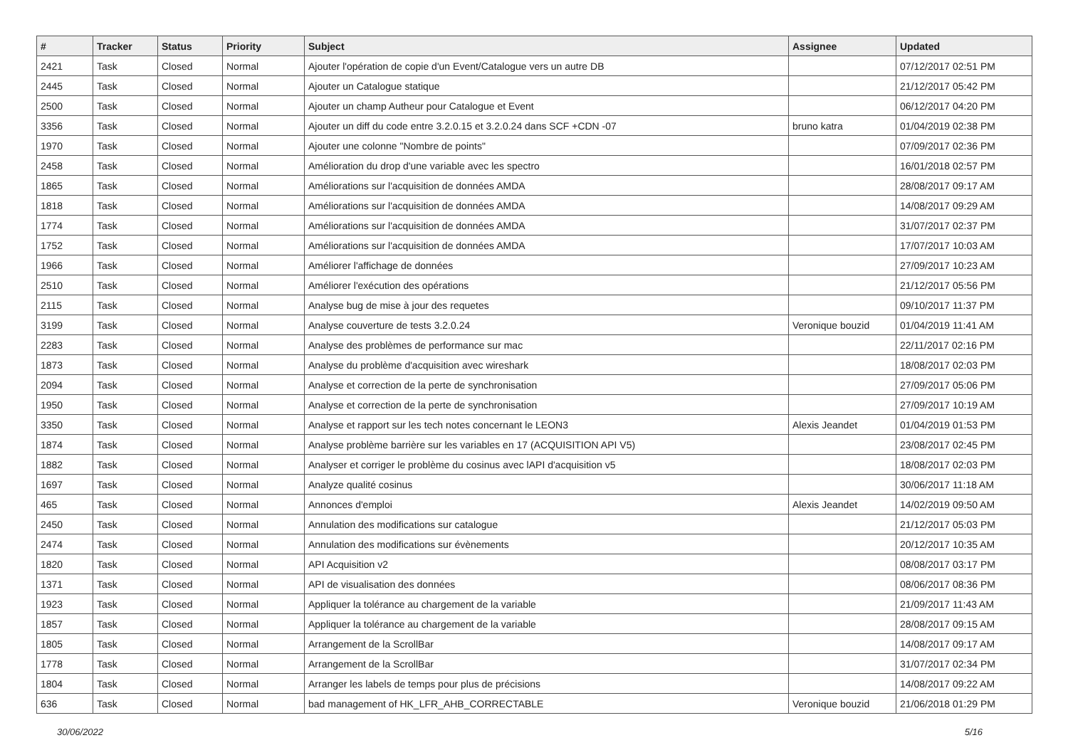| # | Tracker | Status | Priority | Subject | Assignee | Updated |
| --- | --- | --- | --- | --- | --- | --- |
| 2421 | Task | Closed | Normal | Ajouter l'opération de copie d'un Event/Catalogue vers un autre DB | | 07/12/2017 02:51 PM |
| 2445 | Task | Closed | Normal | Ajouter un Catalogue statique | | 21/12/2017 05:42 PM |
| 2500 | Task | Closed | Normal | Ajouter un champ Autheur pour Catalogue et Event | | 06/12/2017 04:20 PM |
| 3356 | Task | Closed | Normal | Ajouter un diff du code entre 3.2.0.15 et 3.2.0.24 dans SCF +CDN -07 | bruno katra | 01/04/2019 02:38 PM |
| 1970 | Task | Closed | Normal | Ajouter une colonne "Nombre de points" | | 07/09/2017 02:36 PM |
| 2458 | Task | Closed | Normal | Amélioration du drop d'une variable avec les spectro | | 16/01/2018 02:57 PM |
| 1865 | Task | Closed | Normal | Améliorations sur l'acquisition de données AMDA | | 28/08/2017 09:17 AM |
| 1818 | Task | Closed | Normal | Améliorations sur l'acquisition de données AMDA | | 14/08/2017 09:29 AM |
| 1774 | Task | Closed | Normal | Améliorations sur l'acquisition de données AMDA | | 31/07/2017 02:37 PM |
| 1752 | Task | Closed | Normal | Améliorations sur l'acquisition de données AMDA | | 17/07/2017 10:03 AM |
| 1966 | Task | Closed | Normal | Améliorer l'affichage de données | | 27/09/2017 10:23 AM |
| 2510 | Task | Closed | Normal | Améliorer l'exécution des opérations | | 21/12/2017 05:56 PM |
| 2115 | Task | Closed | Normal | Analyse bug de mise à jour des requetes | | 09/10/2017 11:37 PM |
| 3199 | Task | Closed | Normal | Analyse couverture de tests 3.2.0.24 | Veronique bouzid | 01/04/2019 11:41 AM |
| 2283 | Task | Closed | Normal | Analyse des problèmes de performance sur mac | | 22/11/2017 02:16 PM |
| 1873 | Task | Closed | Normal | Analyse du problème d'acquisition avec wireshark | | 18/08/2017 02:03 PM |
| 2094 | Task | Closed | Normal | Analyse et correction de la perte de synchronisation | | 27/09/2017 05:06 PM |
| 1950 | Task | Closed | Normal | Analyse et correction de la perte de synchronisation | | 27/09/2017 10:19 AM |
| 3350 | Task | Closed | Normal | Analyse et rapport sur les tech notes concernant le LEON3 | Alexis Jeandet | 01/04/2019 01:53 PM |
| 1874 | Task | Closed | Normal | Analyse problème barrière sur les variables en 17 (ACQUISITION API V5) | | 23/08/2017 02:45 PM |
| 1882 | Task | Closed | Normal | Analyser et corriger le problème du cosinus avec lAPI d'acquisition v5 | | 18/08/2017 02:03 PM |
| 1697 | Task | Closed | Normal | Analyze qualité cosinus | | 30/06/2017 11:18 AM |
| 465 | Task | Closed | Normal | Annonces d'emploi | Alexis Jeandet | 14/02/2019 09:50 AM |
| 2450 | Task | Closed | Normal | Annulation des modifications sur catalogue | | 21/12/2017 05:03 PM |
| 2474 | Task | Closed | Normal | Annulation des modifications sur évènements | | 20/12/2017 10:35 AM |
| 1820 | Task | Closed | Normal | API Acquisition v2 | | 08/08/2017 03:17 PM |
| 1371 | Task | Closed | Normal | API de visualisation des données | | 08/06/2017 08:36 PM |
| 1923 | Task | Closed | Normal | Appliquer la tolérance au chargement de la variable | | 21/09/2017 11:43 AM |
| 1857 | Task | Closed | Normal | Appliquer la tolérance au chargement de la variable | | 28/08/2017 09:15 AM |
| 1805 | Task | Closed | Normal | Arrangement de la ScrollBar | | 14/08/2017 09:17 AM |
| 1778 | Task | Closed | Normal | Arrangement de la ScrollBar | | 31/07/2017 02:34 PM |
| 1804 | Task | Closed | Normal | Arranger les labels de temps pour plus de précisions | | 14/08/2017 09:22 AM |
| 636 | Task | Closed | Normal | bad management of HK_LFR_AHB_CORRECTABLE | Veronique bouzid | 21/06/2018 01:29 PM |
30/06/2022 5/16